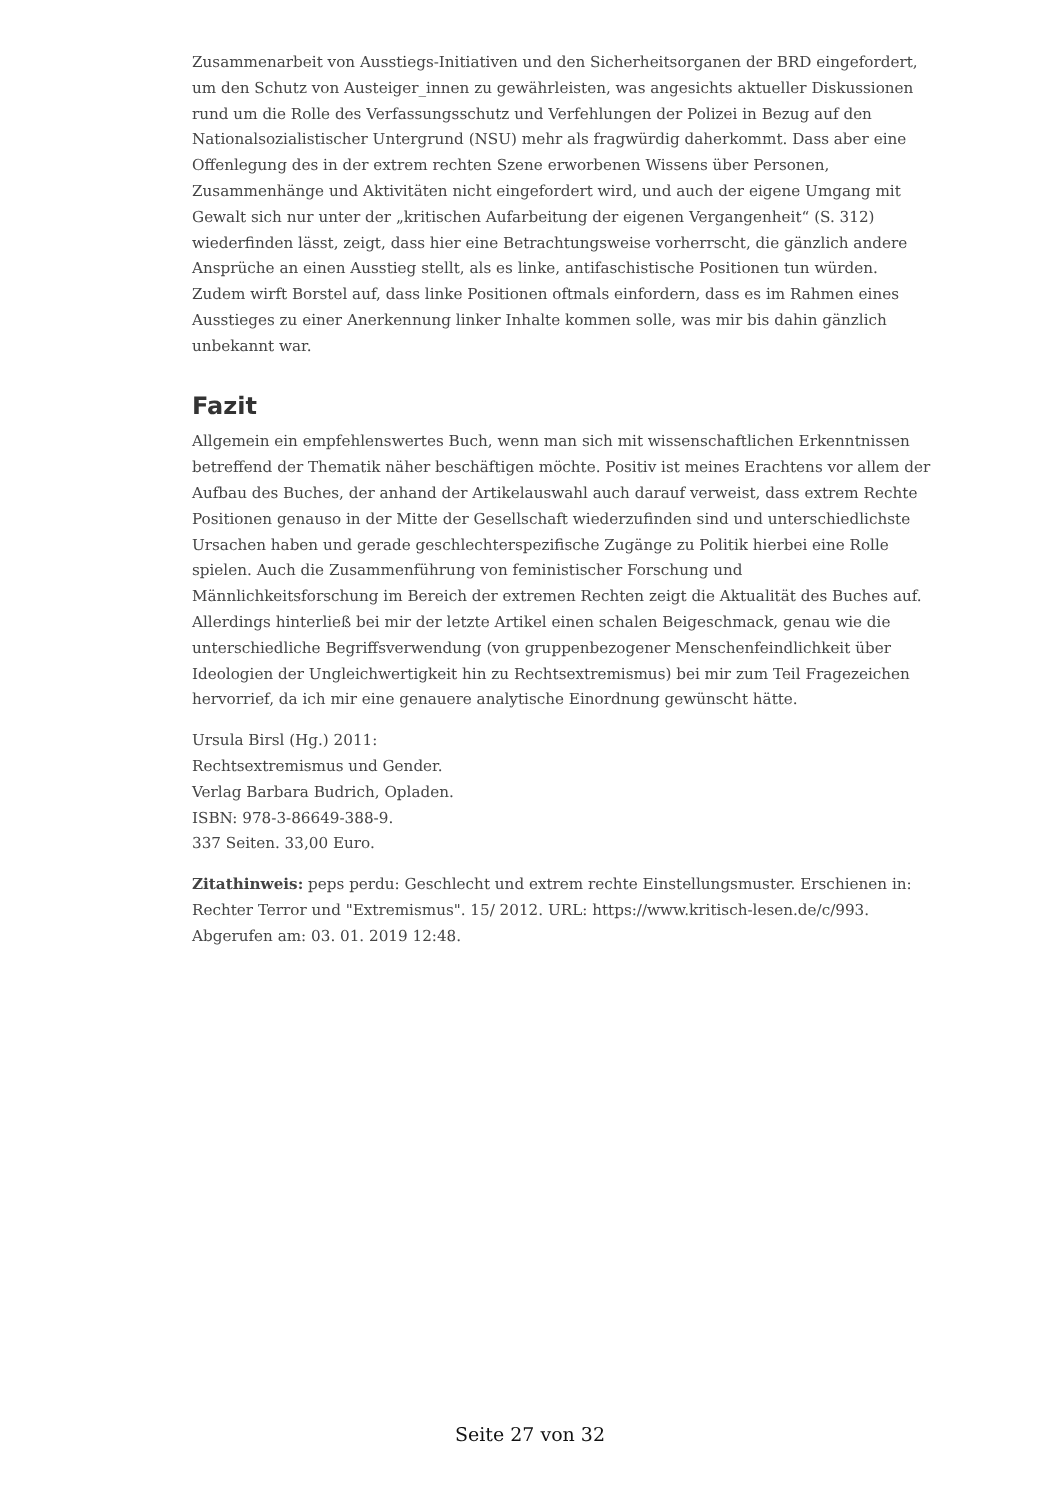Zusammenarbeit von Ausstiegs-Initiativen und den Sicherheitsorganen der BRD eingefordert, um den Schutz von Austeiger_innen zu gewährleisten, was angesichts aktueller Diskussionen rund um die Rolle des Verfassungsschutz und Verfehlungen der Polizei in Bezug auf den Nationalsozialistischer Untergrund (NSU) mehr als fragwürdig daherkommt. Dass aber eine Offenlegung des in der extrem rechten Szene erworbenen Wissens über Personen, Zusammenhänge und Aktivitäten nicht eingefordert wird, und auch der eigene Umgang mit Gewalt sich nur unter der „kritischen Aufarbeitung der eigenen Vergangenheit“ (S. 312) wiederfinden lässt, zeigt, dass hier eine Betrachtungsweise vorherrscht, die gänzlich andere Ansprüche an einen Ausstieg stellt, als es linke, antifaschistische Positionen tun würden. Zudem wirft Borstel auf, dass linke Positionen oftmals einfordern, dass es im Rahmen eines Ausstieges zu einer Anerkennung linker Inhalte kommen solle, was mir bis dahin gänzlich unbekannt war.
Fazit
Allgemein ein empfehlenswertes Buch, wenn man sich mit wissenschaftlichen Erkenntnissen betreffend der Thematik näher beschäftigen möchte. Positiv ist meines Erachtens vor allem der Aufbau des Buches, der anhand der Artikelauswahl auch darauf verweist, dass extrem Rechte Positionen genauso in der Mitte der Gesellschaft wiederzufinden sind und unterschiedlichste Ursachen haben und gerade geschlechterspezifische Zugänge zu Politik hierbei eine Rolle spielen. Auch die Zusammenführung von feministischer Forschung und Männlichkeitsforschung im Bereich der extremen Rechten zeigt die Aktualität des Buches auf. Allerdings hinterließ bei mir der letzte Artikel einen schalen Beigeschmack, genau wie die unterschiedliche Begriffsverwendung (von gruppenbezogener Menschenfeindlichkeit über Ideologien der Ungleichwertigkeit hin zu Rechtsextremismus) bei mir zum Teil Fragezeichen hervorrief, da ich mir eine genauere analytische Einordnung gewünscht hätte.
Ursula Birsl (Hg.) 2011:
Rechtsextremismus und Gender.
Verlag Barbara Budrich, Opladen.
ISBN: 978-3-86649-388-9.
337 Seiten. 33,00 Euro.
Zitathinweis: peps perdu: Geschlecht und extrem rechte Einstellungsmuster. Erschienen in: Rechter Terror und "Extremismus". 15/ 2012. URL: https://www.kritisch-lesen.de/c/993. Abgerufen am: 03. 01. 2019 12:48.
Seite 27 von 32